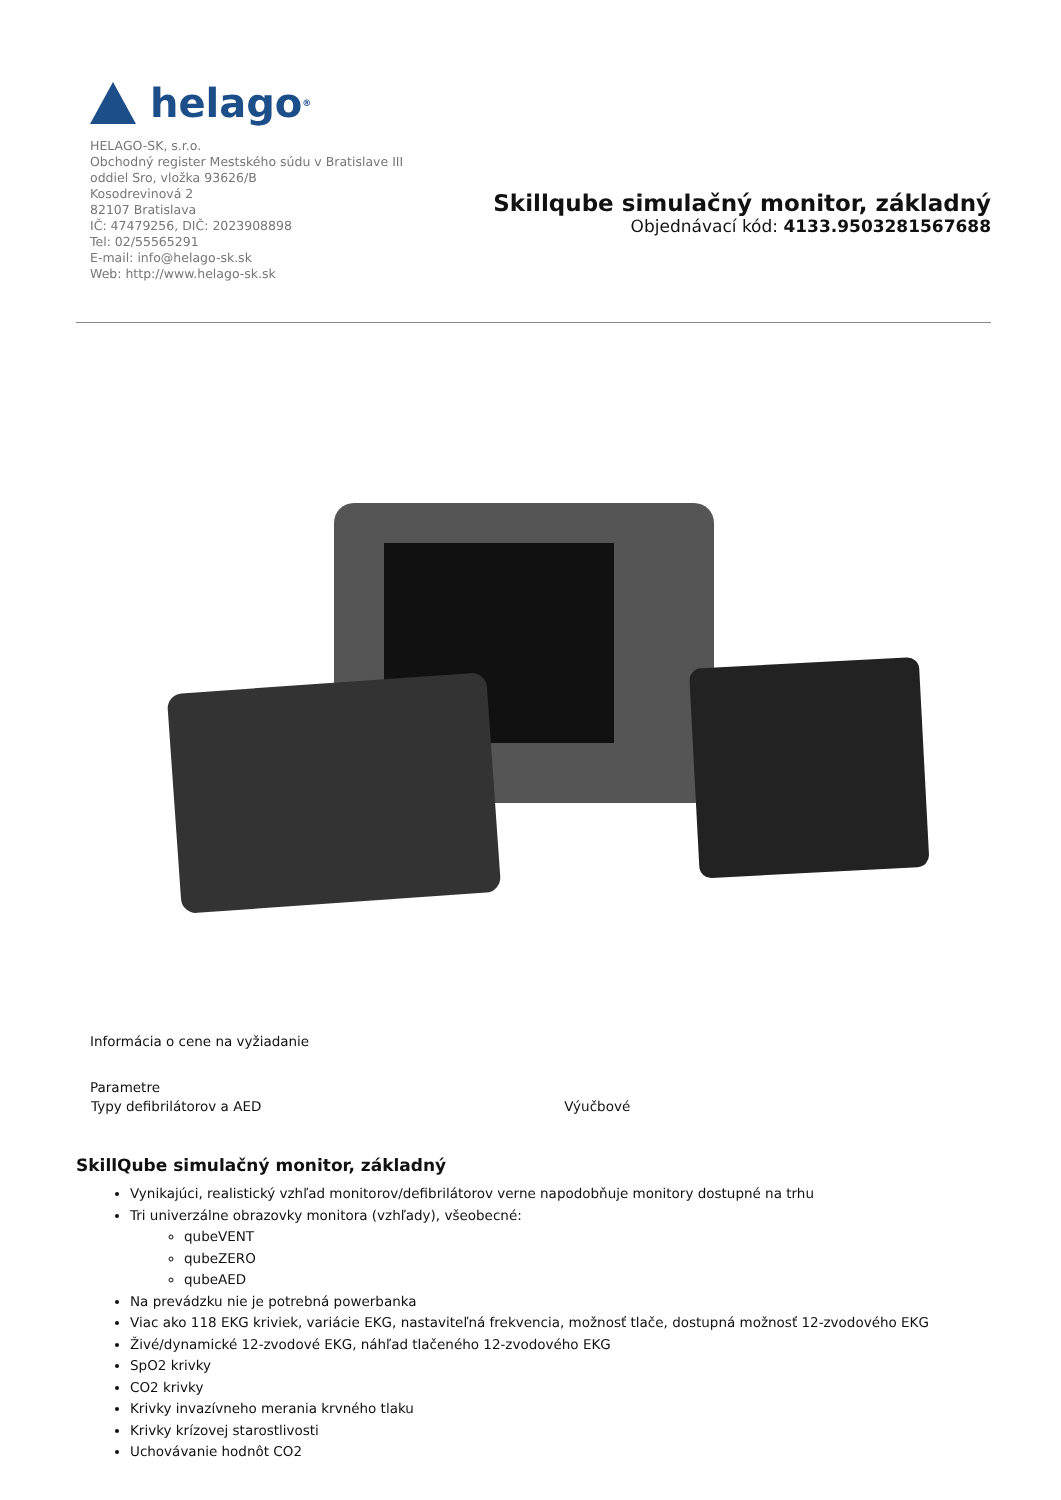helago<sup>®</sup>
HELAGO-SK, s.r.o.
Obchodný register Mestského súdu v Bratislave III
oddiel Sro, vložka 93626/B
Kosodrevinová 2
82107 Bratislava
IČ: 47479256, DIČ: 2023908898
Tel: 02/55565291
E-mail: info@helago-sk.sk
Web: http://www.helago-sk.sk
Skillqube simulačný monitor, základný
Objednávací kód: 4133.9503281567688
Informácia o cene na vyžiadanie
Parametre
| Typy defibrilátorov a AED | Výučbové |
SkillQube simulačný monitor, základný
Vynikajúci, realistický vzhľad monitorov/defibrilátorov verne napodobňuje monitory dostupné na trhu
Tri univerzálne obrazovky monitora (vzhľady), všeobecné:
qubeVENT
qubeZERO
qubeAED
Na prevádzku nie je potrebná powerbanka
Viac ako 118 EKG kriviek, variácie EKG, nastaviteľná frekvencia, možnosť tlače, dostupná možnosť 12-zvodového EKG
Živé/dynamické 12-zvodové EKG, náhľad tlačeného 12-zvodového EKG
SpO2 krivky
CO2 krivky
Krivky invazívneho merania krvného tlaku
Krivky krízovej starostlivosti
Uchovávanie hodnôt CO2